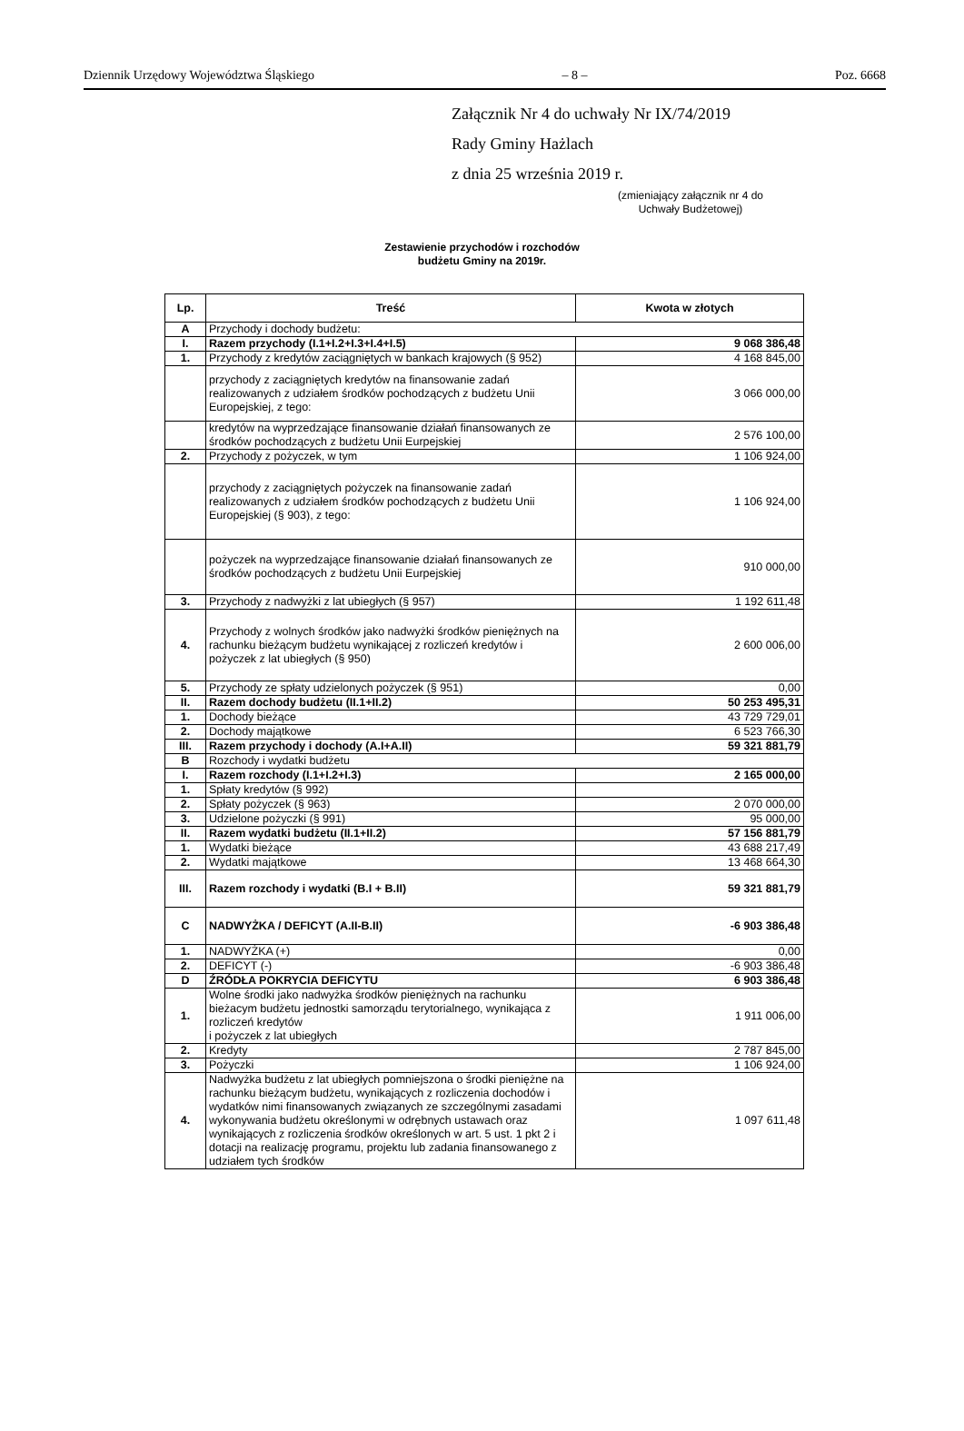Dziennik Urzędowy Województwa Śląskiego – 8 – Poz. 6668
Załącznik Nr 4 do uchwały Nr IX/74/2019
Rady Gminy Hażlach
z dnia 25 września 2019 r.
(zmieniający załącznik nr 4 do Uchwały Budżetowej)
Zestawienie przychodów i rozchodów
budżetu Gminy na 2019r.
| Lp. | Treść | Kwota w złotych |
| --- | --- | --- |
| A | Przychody i dochody budżetu: | |
| I. | Razem przychody (I.1+I.2+I.3+I.4+I.5) | 9 068 386,48 |
| 1. | Przychody z kredytów zaciągniętych w bankach krajowych (§ 952) | 4 168 845,00 |
| | przychody z zaciągniętych kredytów na finansowanie zadań realizowanych z udziałem środków pochodzących z budżetu Unii Europejskiej, z tego: | 3 066 000,00 |
| | kredytów na wyprzedzające finansowanie działań finansowanych ze środków pochodzących z budżetu Unii Eurpejskiej | 2 576 100,00 |
| 2. | Przychody z pożyczek, w tym | 1 106 924,00 |
| | przychody z zaciągniętych pożyczek na finansowanie zadań realizowanych z udziałem środków pochodzących z budżetu Unii Europejskiej (§ 903), z tego: | 1 106 924,00 |
| | pożyczek na wyprzedzające finansowanie działań finansowanych ze środków pochodzących z budżetu Unii Eurpejskiej | 910 000,00 |
| 3. | Przychody z nadwyżki z lat ubiegłych (§ 957) | 1 192 611,48 |
| 4. | Przychody z wolnych środków jako nadwyżki środków pieniężnych na rachunku bieżącym budżetu wynikającej z rozliczeń kredytów i pożyczek z lat ubiegłych (§ 950) | 2 600 006,00 |
| 5. | Przychody ze spłaty udzielonych pożyczek (§ 951) | 0,00 |
| II. | Razem dochody budżetu (II.1+II.2) | 50 253 495,31 |
| 1. | Dochody bieżące | 43 729 729,01 |
| 2. | Dochody majątkowe | 6 523 766,30 |
| III. | Razem przychody i dochody (A.I+A.II) | 59 321 881,79 |
| B | Rozchody i wydatki budżetu | |
| I. | Razem rozchody (I.1+I.2+I.3) | 2 165 000,00 |
| 1. | Spłaty kredytów (§ 992) | |
| 2. | Spłaty pożyczek (§ 963) | 2 070 000,00 |
| 3. | Udzielone pożyczki (§ 991) | 95 000,00 |
| II. | Razem wydatki budżetu (II.1+II.2) | 57 156 881,79 |
| 1. | Wydatki bieżące | 43 688 217,49 |
| 2. | Wydatki majątkowe | 13 468 664,30 |
| III. | Razem rozchody i wydatki (B.I + B.II) | 59 321 881,79 |
| C | NADWYŻKA / DEFICYT (A.II-B.II) | -6 903 386,48 |
| 1. | NADWYŻKA (+) | 0,00 |
| 2. | DEFICYT (-) | -6 903 386,48 |
| D | ŹRÓDŁA POKRYCIA DEFICYTU | 6 903 386,48 |
| 1. | Wolne środki jako nadwyżka środków pieniężnych na rachunku bieżacym budżetu jednostki samorządu terytorialnego, wynikająca z rozliczeń kredytów i pożyczek z lat ubiegłych | 1 911 006,00 |
| 2. | Kredyty | 2 787 845,00 |
| 3. | Pożyczki | 1 106 924,00 |
| 4. | Nadwyżka budżetu z lat ubiegłych pomniejszona o środki pieniężne na rachunku bieżącym budżetu, wynikających z rozliczenia dochodów i wydatków nimi finansowanych związanych ze szczególnymi zasadami wykonywania budżetu określonymi w odrębnych ustawach oraz wynikających z rozliczenia środków określonych w art. 5 ust. 1 pkt 2 i dotacji na realizację programu, projektu lub zadania finansowanego z udziałem tych środków | 1 097 611,48 |